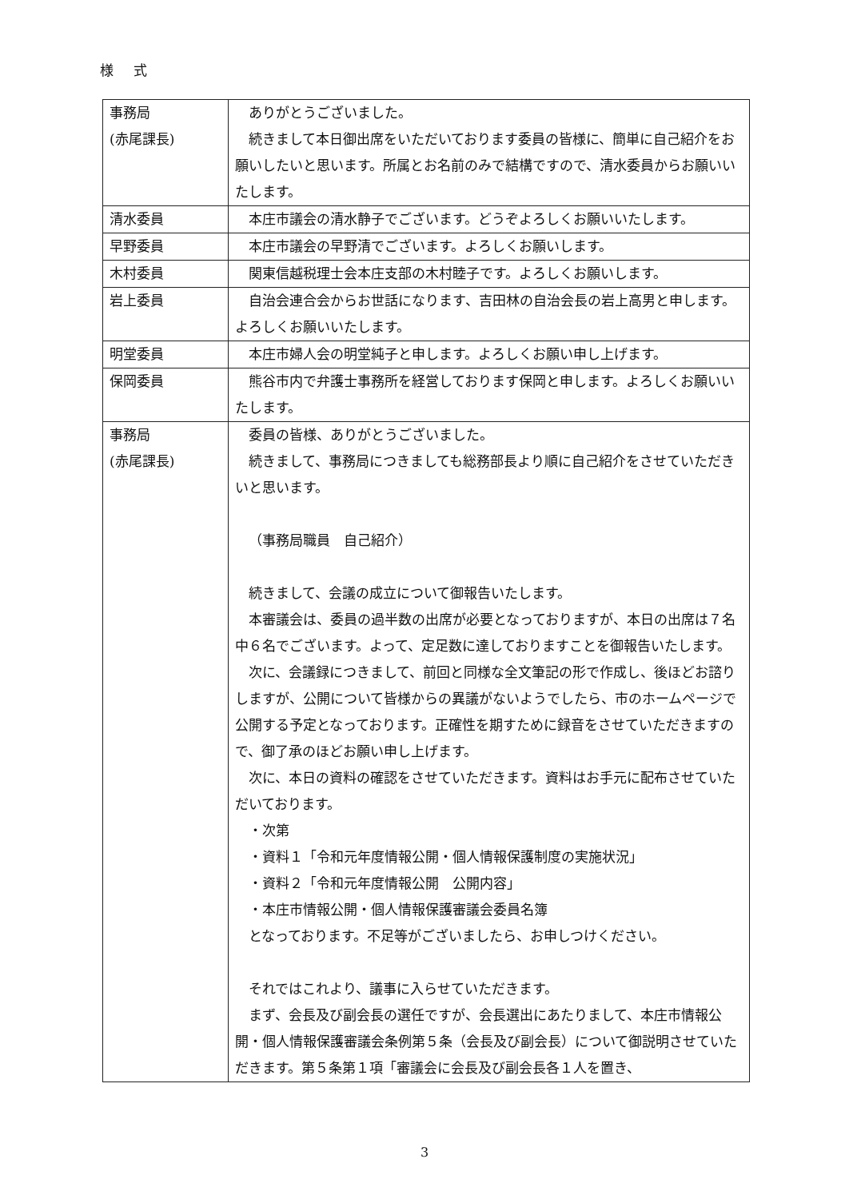様 式
| 事務局 (赤尾課長) | ありがとうございました。 続きまして本日御出席をいただいております委員の皆様に、簡単に自己紹介をお願いしたいと思います。所属とお名前のみで結構ですので、清水委員からお願いいたします。 |
| 清水委員 | 本庄市議会の清水静子でございます。どうぞよろしくお願いいたします。 |
| 早野委員 | 本庄市議会の早野清でございます。よろしくお願いします。 |
| 木村委員 | 関東信越税理士会本庄支部の木村睦子です。よろしくお願いします。 |
| 岩上委員 | 自治会連合会からお世話になります、吉田林の自治会長の岩上高男と申します。よろしくお願いいたします。 |
| 明堂委員 | 本庄市婦人会の明堂純子と申します。よろしくお願い申し上げます。 |
| 保岡委員 | 熊谷市内で弁護士事務所を経営しております保岡と申します。よろしくお願いいたします。 |
| 事務局 (赤尾課長) | 委員の皆様、ありがとうございました。 続きまして、事務局につきましても総務部長より順に自己紹介をさせていただきいと思います。 （事務局職員 自己紹介） 続きまして、会議の成立について御報告いたします。 本審議会は、委員の過半数の出席が必要となっておりますが、本日の出席は７名中６名でございます。よって、定足数に達しておりますことを御報告いたします。 次に、会議録につきまして、前回と同様な全文筆記の形で作成し、後ほどお諮りしますが、公開について皆様からの異議がないようでしたら、市のホームページで公開する予定となっております。正確性を期すために録音をさせていただきますので、御了承のほどお願い申し上げます。 次に、本日の資料の確認をさせていただきます。資料はお手元に配布させていただいております。 ・次第 ・資料１「令和元年度情報公開・個人情報保護制度の実施状況」 ・資料２「令和元年度情報公開 公開内容」 ・本庄市情報公開・個人情報保護審議会委員名簿 となっております。不足等がございましたら、お申しつけください。 それではこれより、議事に入らせていただきます。 まず、会長及び副会長の選任ですが、会長選出にあたりまして、本庄市情報公開・個人情報保護審議会条例第５条（会長及び副会長）について御説明させていただきます。第５条第１項「審議会に会長及び副会長各１人を置き、 |
3